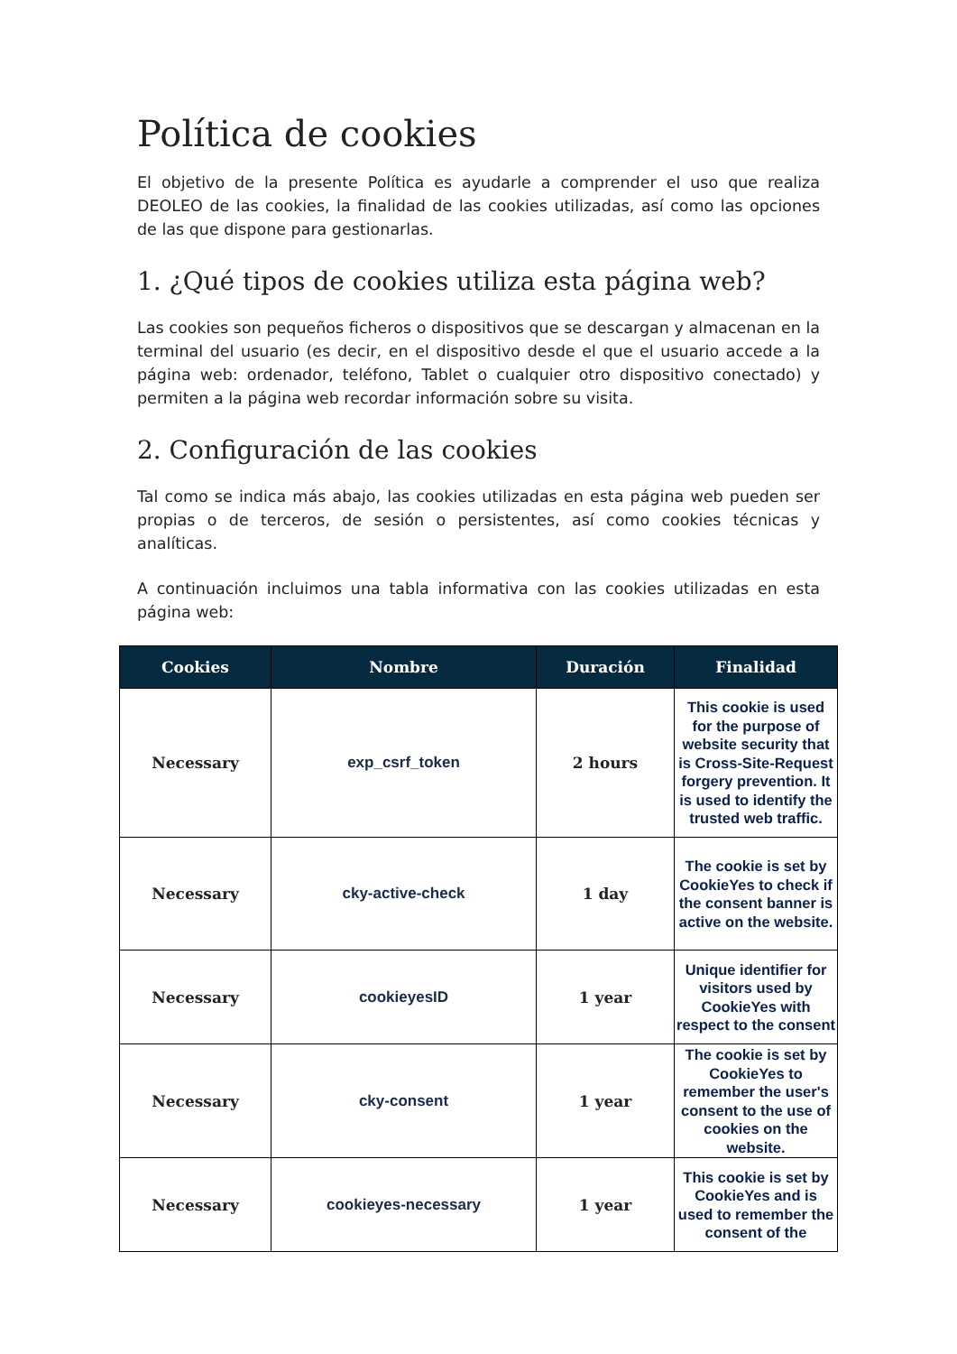Política de cookies
El objetivo de la presente Política es ayudarle a comprender el uso que realiza DEOLEO de las cookies, la finalidad de las cookies utilizadas, así como las opciones de las que dispone para gestionarlas.
1. ¿Qué tipos de cookies utiliza esta página web?
Las cookies son pequeños ficheros o dispositivos que se descargan y almacenan en la terminal del usuario (es decir, en el dispositivo desde el que el usuario accede a la página web: ordenador, teléfono, Tablet o cualquier otro dispositivo conectado) y permiten a la página web recordar información sobre su visita.
2. Configuración de las cookies
Tal como se indica más abajo, las cookies utilizadas en esta página web pueden ser propias o de terceros, de sesión o persistentes, así como cookies técnicas y analíticas.
A continuación incluimos una tabla informativa con las cookies utilizadas en esta página web:
| Cookies | Nombre | Duración | Finalidad |
| --- | --- | --- | --- |
| Necessary | exp_csrf_token | 2 hours | This cookie is used for the purpose of website security that is Cross-Site-Request forgery prevention. It is used to identify the trusted web traffic. |
| Necessary | cky-active-check | 1 day | The cookie is set by CookieYes to check if the consent banner is active on the website. |
| Necessary | cookieyesID | 1 year | Unique identifier for visitors used by CookieYes with respect to the consent |
| Necessary | cky-consent | 1 year | The cookie is set by CookieYes to remember the user's consent to the use of cookies on the website. |
| Necessary | cookieyes-necessary | 1 year | This cookie is set by CookieYes and is used to remember the consent of the |